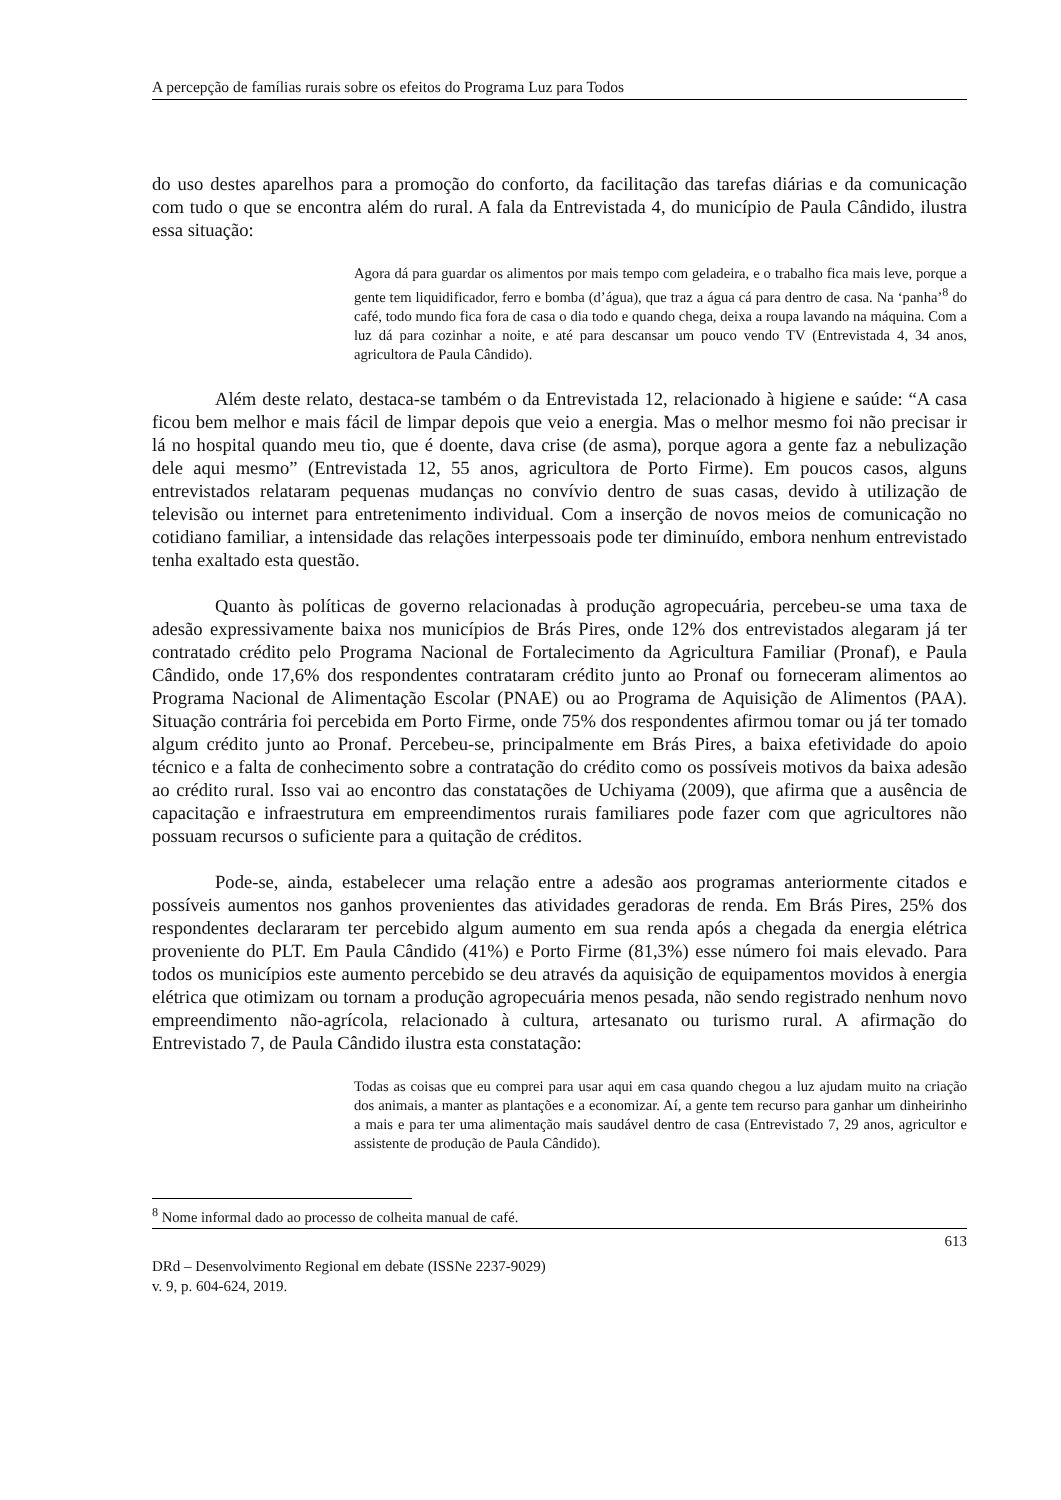A percepção de famílias rurais sobre os efeitos do Programa Luz para Todos
do uso destes aparelhos para a promoção do conforto, da facilitação das tarefas diárias e da comunicação com tudo o que se encontra além do rural. A fala da Entrevistada 4, do município de Paula Cândido, ilustra essa situação:
Agora dá para guardar os alimentos por mais tempo com geladeira, e o trabalho fica mais leve, porque a gente tem liquidificador, ferro e bomba (d’água), que traz a água cá para dentro de casa. Na ‘panha’<sup>8</sup> do café, todo mundo fica fora de casa o dia todo e quando chega, deixa a roupa lavando na máquina. Com a luz dá para cozinhar a noite, e até para descansar um pouco vendo TV (Entrevistada 4, 34 anos, agricultora de Paula Cândido).
Além deste relato, destaca-se também o da Entrevistada 12, relacionado à higiene e saúde: “A casa ficou bem melhor e mais fácil de limpar depois que veio a energia. Mas o melhor mesmo foi não precisar ir lá no hospital quando meu tio, que é doente, dava crise (de asma), porque agora a gente faz a nebulização dele aqui mesmo” (Entrevistada 12, 55 anos, agricultora de Porto Firme). Em poucos casos, alguns entrevistados relataram pequenas mudanças no convívio dentro de suas casas, devido à utilização de televisão ou internet para entretenimento individual. Com a inserção de novos meios de comunicação no cotidiano familiar, a intensidade das relações interpessoais pode ter diminuído, embora nenhum entrevistado tenha exaltado esta questão.
Quanto às políticas de governo relacionadas à produção agropecuária, percebeu-se uma taxa de adesão expressivamente baixa nos municípios de Brás Pires, onde 12% dos entrevistados alegaram já ter contratado crédito pelo Programa Nacional de Fortalecimento da Agricultura Familiar (Pronaf), e Paula Cândido, onde 17,6% dos respondentes contrataram crédito junto ao Pronaf ou forneceram alimentos ao Programa Nacional de Alimentação Escolar (PNAE) ou ao Programa de Aquisição de Alimentos (PAA). Situação contrária foi percebida em Porto Firme, onde 75% dos respondentes afirmou tomar ou já ter tomado algum crédito junto ao Pronaf. Percebeu-se, principalmente em Brás Pires, a baixa efetividade do apoio técnico e a falta de conhecimento sobre a contratação do crédito como os possíveis motivos da baixa adesão ao crédito rural. Isso vai ao encontro das constatações de Uchiyama (2009), que afirma que a ausência de capacitação e infraestrutura em empreendimentos rurais familiares pode fazer com que agricultores não possuam recursos o suficiente para a quitação de créditos.
Pode-se, ainda, estabelecer uma relação entre a adesão aos programas anteriormente citados e possíveis aumentos nos ganhos provenientes das atividades geradoras de renda. Em Brás Pires, 25% dos respondentes declararam ter percebido algum aumento em sua renda após a chegada da energia elétrica proveniente do PLT. Em Paula Cândido (41%) e Porto Firme (81,3%) esse número foi mais elevado. Para todos os municípios este aumento percebido se deu através da aquisição de equipamentos movidos à energia elétrica que otimizam ou tornam a produção agropecuária menos pesada, não sendo registrado nenhum novo empreendimento não-agrícola, relacionado à cultura, artesanato ou turismo rural. A afirmação do Entrevistado 7, de Paula Cândido ilustra esta constatação:
Todas as coisas que eu comprei para usar aqui em casa quando chegou a luz ajudam muito na criação dos animais, a manter as plantações e a economizar. Aí, a gente tem recurso para ganhar um dinheirinho a mais e para ter uma alimentação mais saudável dentro de casa (Entrevistado 7, 29 anos, agricultor e assistente de produção de Paula Cândido).
<sup>8</sup> Nome informal dado ao processo de colheita manual de café.
613
DRd – Desenvolvimento Regional em debate (ISSNe 2237-9029)
v. 9, p. 604-624, 2019.